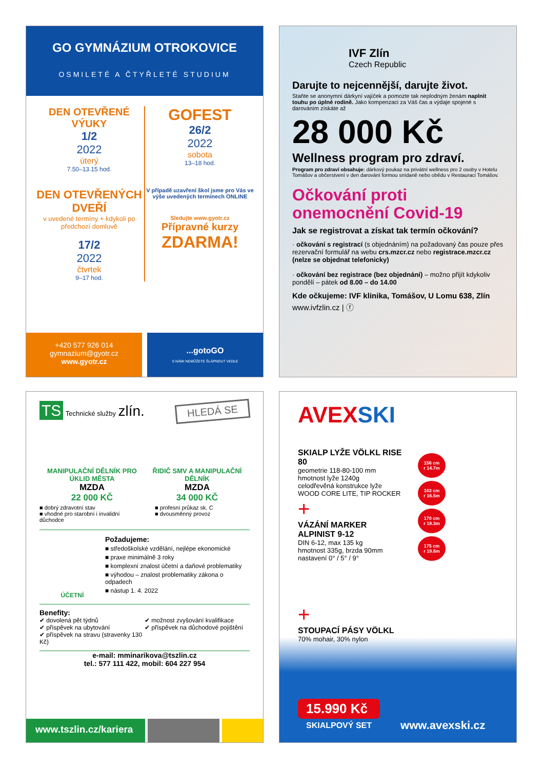GO GYMNÁZIUM OTROKOVICE
OSMILETÉ A ČTYŘLETÉ STUDIUM
DEN OTEVŘENÉ VÝUKY
1/2
2022
úterý
7.50–13.15 hod.
DEN OTEVŘENÝCH DVEŘÍ
v uvedené termíny + kdykoli po předchozí domluvě
17/2
2022
čtvrtek
9–17 hod.
GOFEST
26/2
2022
sobota
13–18 hod.
V případě uzavření škol jsme pro Vás ve výše uvedených termínech ONLINE
Sledujte www.gyotr.cz
Přípravné kurzy
ZDARMA!
+420 577 926 014
gymnazium@gyotr.cz
www.gyotr.cz
...gotoGO
S NÁMI NEMŮŽETE ŠLÁPNOUT VEDLE
IVF Zlín
Czech Republic
Darujte to nejcennější, darujte život.
Staňte se anonymní dárkyní vajíček a pomozte tak neplodným ženám naplnit touhu po úplné rodině. Jako kompenzaci za Váš čas a výdaje spojené s darováním získáte až
28 000 Kč
Wellness program pro zdraví.
Program pro zdraví obsahuje: dárkový poukaz na privátní wellness pro 2 osoby v Hotelu Tomášov a občerstvení v den darování formou snídaně nebo obědu v Restauraci Tomášov.
Očkování proti onemocnění Covid-19
Jak se registrovat a získat tak termín očkování?
· očkování s registrací (s objednáním) na požadovaný čas pouze přes rezervační formulář na webu crs.mzcr.cz nebo registrace.mzcr.cz (nelze se objednat telefonicky)
· očkování bez registrace (bez objednání) – možno přijít kdykoliv pondělí – pátek od 8.00 – do 14.00
Kde očkujeme: IVF klinika, Tomášov, U Lomu 638, Zlín
www.ivfzlin.cz | ⓕ
TS Technické služby zlín.
HLEDÁ SE
MANIPULAČNÍ DĚLNÍK PRO ÚKLID MĚSTA
MZDA
22 000 KČ
■ dobrý zdravotní stav
■ vhodné pro starobní i invalidní důchodce
ŘIDIČ SMV A MANIPULAČNÍ DĚLNÍK
MZDA
34 000 KČ
■ profesní průkaz sk. C
■ dvousměnný provoz
ÚČETNÍ
Požadujeme:
■ středoškolské vzdělání, nejlépe ekonomické
■ praxe minimálně 3 roky
■ komplexní znalost účetní a daňové problematiky
■ výhodou – znalost problematiky zákona o odpadech
■ nástup 1. 4. 2022
Benefity:
✔ dovolená pět týdnů
✔ příspěvek na ubytování
✔ příspěvek na stravu (stravenky 130 Kč)
✔ možnost zvyšování kvalifikace
✔ příspěvek na důchodové pojištění
e-mail: mminarikova@tszlin.cz
tel.: 577 111 422, mobil: 604 227 954
www.tszlin.cz/kariera
AVEXSKI
SKIALP LYŽE VÖLKL RISE 80
geometrie 118-80-100 mm
hmotnost lyže 1240g
celodřevěná konstrukce lyže
WOOD CORE LITE, TIP ROCKER
+
VÁZÁNÍ MARKER ALPINIST 9-12
DIN 6-12, max 135 kg
hmotnost 335g, brzda 90mm
nastavení 0° / 5° / 9°
+
STOUPACÍ PÁSY VÖLKL
70% mohair, 30% nylon
156 cm
r 14.7m
163 cm
r 16.5m
170 cm
r 18.3m
175 cm
r 19.6m
15.990 Kč
SKIALPOVÝ SET
www.avexski.cz